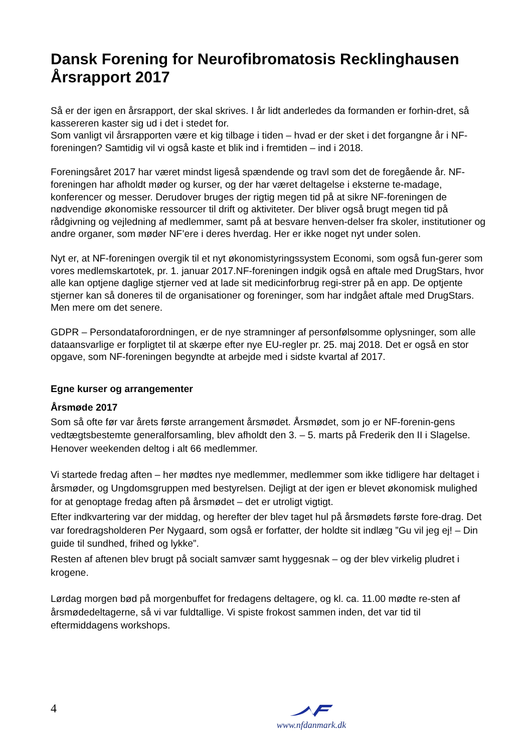Dansk Forening for Neurofibromatosis Recklinghausen
Årsrapport 2017
Så er der igen en årsrapport, der skal skrives. I år lidt anderledes da formanden er forhin-dret, så kassereren kaster sig ud i det i stedet for.
Som vanligt vil årsrapporten være et kig tilbage i tiden – hvad er der sket i det forgangne år i NF-foreningen? Samtidig vil vi også kaste et blik ind i fremtiden – ind i 2018.
Foreningsåret 2017 har været mindst ligeså spændende og travl som det de foregående år. NF-foreningen har afholdt møder og kurser, og der har været deltagelse i eksterne te-madage, konferencer og messer. Derudover bruges der rigtig megen tid på at sikre NF-foreningen de nødvendige økonomiske ressourcer til drift og aktiviteter. Der bliver også brugt megen tid på rådgivning og vejledning af medlemmer, samt på at besvare henven-delser fra skoler, institutioner og andre organer, som møder NF’ere i deres hverdag. Her er ikke noget nyt under solen.
Nyt er, at NF-foreningen overgik til et nyt økonomistyringssystem Economi, som også fun-gerer som vores medlemskartotek, pr. 1. januar 2017.NF-foreningen indgik også en aftale med DrugStars, hvor alle kan optjene daglige stjerner ved at lade sit medicinforbrug regi-strer på en app. De optjente stjerner kan så doneres til de organisationer og foreninger, som har indgået aftale med DrugStars. Men mere om det senere.
GDPR – Persondataforordningen, er de nye stramninger af personfølsomme oplysninger, som alle dataansvarlige er forpligtet til at skærpe efter nye EU-regler pr. 25. maj 2018. Det er også en stor opgave, som NF-foreningen begyndte at arbejde med i sidste kvartal af 2017.
Egne kurser og arrangementer
Årsmøde 2017
Som så ofte før var årets første arrangement årsmødet. Årsmødet, som jo er NF-forenin-gens vedtægtsbestemte generalforsamling, blev afholdt den 3. – 5. marts på Frederik den II i Slagelse. Henover weekenden deltog i alt 66 medlemmer.
Vi startede fredag aften – her mødtes nye medlemmer, medlemmer som ikke tidligere har deltaget i årsmøder, og Ungdomsgruppen med bestyrelsen. Dejligt at der igen er blevet økonomisk mulighed for at genoptage fredag aften på årsmødet – det er utroligt vigtigt.
Efter indkvartering var der middag, og herefter der blev taget hul på årsmødets første fore-drag. Det var foredragsholderen Per Nygaard, som også er forfatter, der holdte sit indlæg ”Gu vil jeg ej! – Din guide til sundhed, frihed og lykke”.
Resten af aftenen blev brugt på socialt samvær samt hyggesnak – og der blev virkelig pludret i krogene.
Lørdag morgen bød på morgenbuffet for fredagens deltagere, og kl. ca. 11.00 mødte re-sten af årsmødedeltagerne, så vi var fuldtallige. Vi spiste frokost sammen inden, det var tid til eftermiddagens workshops.
4
www.nfdanmark.dk